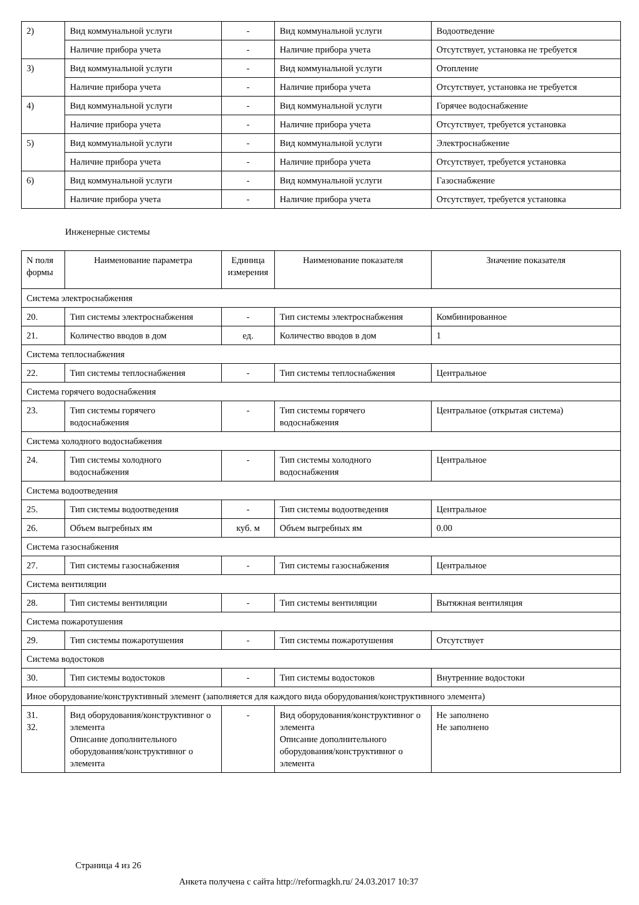| 2) | Вид коммунальной услуги | - | Вид коммунальной услуги | Водоотведение |
| | Наличие прибора учета | - | Наличие прибора учета | Отсутствует, установка не требуется |
| 3) | Вид коммунальной услуги | - | Вид коммунальной услуги | Отопление |
| | Наличие прибора учета | - | Наличие прибора учета | Отсутствует, установка не требуется |
| 4) | Вид коммунальной услуги | - | Вид коммунальной услуги | Горячее водоснабжение |
| | Наличие прибора учета | - | Наличие прибора учета | Отсутствует, требуется установка |
| 5) | Вид коммунальной услуги | - | Вид коммунальной услуги | Электроснабжение |
| | Наличие прибора учета | - | Наличие прибора учета | Отсутствует, требуется установка |
| 6) | Вид коммунальной услуги | - | Вид коммунальной услуги | Газоснабжение |
| | Наличие прибора учета | - | Наличие прибора учета | Отсутствует, требуется установка |
Инженерные системы
| N поля формы | Наименование параметра | Единица измерения | Наименование показателя | Значение показателя |
| --- | --- | --- | --- | --- |
| Система электроснабжения | | | | |
| 20. | Тип системы электроснабжения | - | Тип системы электроснабжения | Комбинированное |
| 21. | Количество вводов в дом | ед. | Количество вводов в дом | 1 |
| Система теплоснабжения | | | | |
| 22. | Тип системы теплоснабжения | - | Тип системы теплоснабжения | Центральное |
| Система горячего водоснабжения | | | | |
| 23. | Тип системы горячего водоснабжения | - | Тип системы горячего водоснабжения | Центральное (открытая система) |
| Система холодного водоснабжения | | | | |
| 24. | Тип системы холодного водоснабжения | - | Тип системы холодного водоснабжения | Центральное |
| Система водоотведения | | | | |
| 25. | Тип системы водоотведения | - | Тип системы водоотведения | Центральное |
| 26. | Объем выгребных ям | куб. м | Объем выгребных ям | 0.00 |
| Система газоснабжения | | | | |
| 27. | Тип системы газоснабжения | - | Тип системы газоснабжения | Центральное |
| Система вентиляции | | | | |
| 28. | Тип системы вентиляции | - | Тип системы вентиляции | Вытяжная вентиляция |
| Система пожаротушения | | | | |
| 29. | Тип системы пожаротушения | - | Тип системы пожаротушения | Отсутствует |
| Система водостоков | | | | |
| 30. | Тип системы водостоков | - | Тип системы водостоков | Внутренние водостоки |
| Иное оборудование/конструктивный элемент (заполняется для каждого вида оборудования/конструктивного элемента) | | | | |
| 31. 32. | Вид оборудования/конструктивног о элемента Описание дополнительного оборудования/конструктивног о элемента | - | Вид оборудования/конструктивног о элемента Описание дополнительного оборудования/конструктивног о элемента | Не заполнено Не заполнено |
Страница 4 из 26
Анкета получена с сайта http://reformagkh.ru/ 24.03.2017 10:37